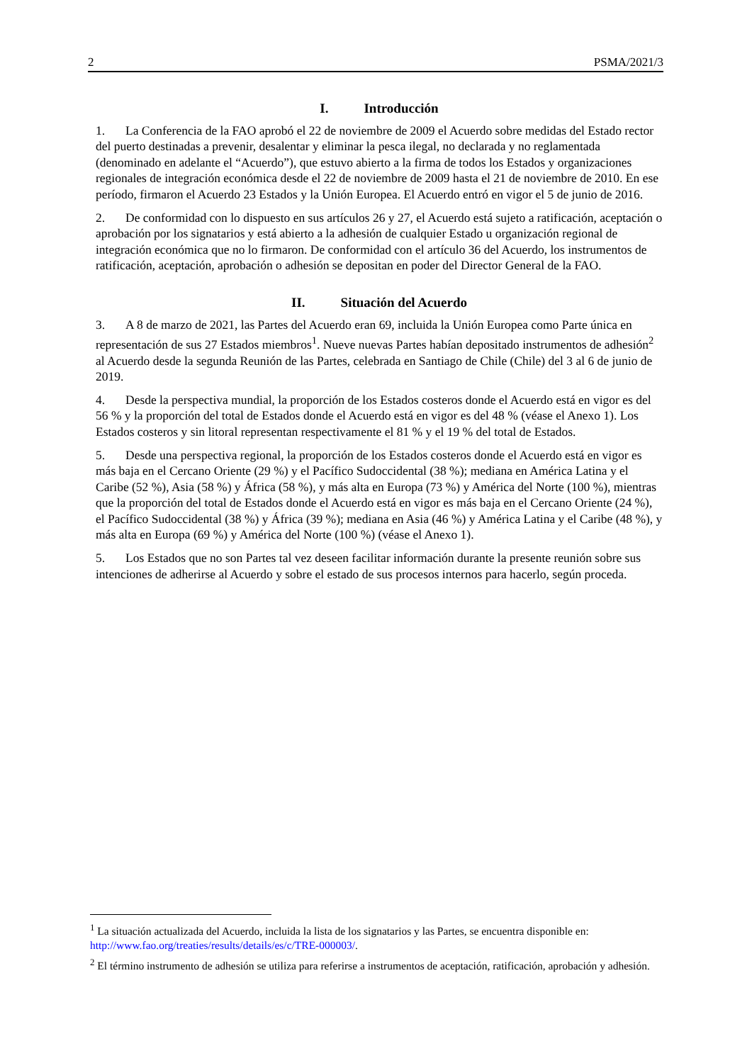2 PSMA/2021/3
I. Introducción
1. La Conferencia de la FAO aprobó el 22 de noviembre de 2009 el Acuerdo sobre medidas del Estado rector del puerto destinadas a prevenir, desalentar y eliminar la pesca ilegal, no declarada y no reglamentada (denominado en adelante el “Acuerdo”), que estuvo abierto a la firma de todos los Estados y organizaciones regionales de integración económica desde el 22 de noviembre de 2009 hasta el 21 de noviembre de 2010. En ese período, firmaron el Acuerdo 23 Estados y la Unión Europea. El Acuerdo entró en vigor el 5 de junio de 2016.
2. De conformidad con lo dispuesto en sus artículos 26 y 27, el Acuerdo está sujeto a ratificación, aceptación o aprobación por los signatarios y está abierto a la adhesión de cualquier Estado u organización regional de integración económica que no lo firmaron. De conformidad con el artículo 36 del Acuerdo, los instrumentos de ratificación, aceptación, aprobación o adhesión se depositan en poder del Director General de la FAO.
II. Situación del Acuerdo
3. A 8 de marzo de 2021, las Partes del Acuerdo eran 69, incluida la Unión Europea como Parte única en representación de sus 27 Estados miembros<sup>1</sup>. Nueve nuevas Partes habían depositado instrumentos de adhesión<sup>2</sup> al Acuerdo desde la segunda Reunión de las Partes, celebrada en Santiago de Chile (Chile) del 3 al 6 de junio de 2019.
4. Desde la perspectiva mundial, la proporción de los Estados costeros donde el Acuerdo está en vigor es del 56 % y la proporción del total de Estados donde el Acuerdo está en vigor es del 48 % (véase el Anexo 1). Los Estados costeros y sin litoral representan respectivamente el 81 % y el 19 % del total de Estados.
5. Desde una perspectiva regional, la proporción de los Estados costeros donde el Acuerdo está en vigor es más baja en el Cercano Oriente (29 %) y el Pacífico Sudoccidental (38 %); mediana en América Latina y el Caribe (52 %), Asia (58 %) y África (58 %), y más alta en Europa (73 %) y América del Norte (100 %), mientras que la proporción del total de Estados donde el Acuerdo está en vigor es más baja en el Cercano Oriente (24 %), el Pacífico Sudoccidental (38 %) y África (39 %); mediana en Asia (46 %) y América Latina y el Caribe (48 %), y más alta en Europa (69 %) y América del Norte (100 %) (véase el Anexo 1).
5. Los Estados que no son Partes tal vez deseen facilitar información durante la presente reunión sobre sus intenciones de adherirse al Acuerdo y sobre el estado de sus procesos internos para hacerlo, según proceda.
<sup>1</sup> La situación actualizada del Acuerdo, incluida la lista de los signatarios y las Partes, se encuentra disponible en: http://www.fao.org/treaties/results/details/es/c/TRE-000003/.
<sup>2</sup> El término instrumento de adhesión se utiliza para referirse a instrumentos de aceptación, ratificación, aprobación y adhesión.